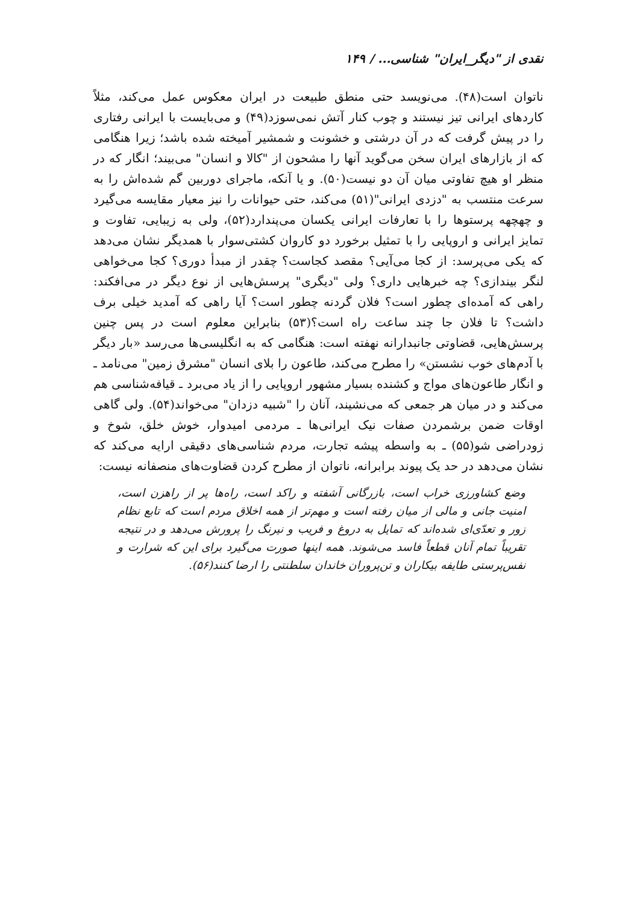نقدی از "دیگر_ایران" شناسی... / ۱۴۹
ناتوان است(۴۸). می‌نویسد حتی منطق طبیعت در ایران معکوس عمل می‌کند، مثلاً کاردهای ایرانی تیز نیستند و چوب کنار آتش نمی‌سوزد(۴۹) و می‌بایست با ایرانی رفتاری را در پیش گرفت که در آن درشتی و خشونت و شمشیر آمیخته شده باشد؛ زیرا هنگامی که از بازارهای ایران سخن می‌گوید آنها را مشحون از "کالا و انسان" می‌بیند؛ انگار که در منظر او هیچ تفاوتی میان آن دو نیست(۵۰). و یا آنکه، ماجرای دوربین گم شده‌اش را به سرعت منتسب به "دزدی ایرانی"(۵۱) می‌کند، حتی حیوانات را نیز معیار مقایسه می‌گیرد و چهچهه پرستوها را با تعارفات ایرانی یکسان می‌پندارد(۵۲)، ولی به زیبایی، تفاوت و تمایز ایرانی و اروپایی را با تمثیل برخورد دو کاروان کشتی‌سوار با همدیگر نشان می‌دهد که یکی می‌پرسد: از کجا می‌آیی؟ مقصد کجاست؟ چقدر از مبدأ دوری؟ کجا می‌خواهی لنگر بیندازی؟ چه خبرهایی داری؟ ولی "دیگری" پرسش‌هایی از نوع دیگر در می‌افکند: راهی که آمده‌ای چطور است؟ فلان گردنه چطور است؟ آیا راهی که آمدید خیلی برف داشت؟ تا فلان جا چند ساعت راه است؟(۵۳) بنابراین معلوم است در پس چنین پرسش‌هایی، قضاوتی جانبدارانه نهفته است: هنگامی که به انگلیسی‌ها می‌رسد «بار دیگر با آدم‌های خوب نشستن» را مطرح می‌کند، طاعون را بلای انسان "مشرق زمین" می‌نامد ـ و انگار طاعون‌های مواج و کشنده بسیار مشهور اروپایی را از یاد می‌برد ـ قیافه‌شناسی هم می‌کند و در میان هر جمعی که می‌نشیند، آنان را "شبیه دزدان" می‌خواند(۵۴). ولی گاهی اوقات ضمن برشمردن صفات نیک ایرانی‌ها ـ مردمی امیدوار، خوش خلق، شوخ و زودراضی شو(۵۵) ـ به واسطه پیشه تجارت، مردم شناسی‌های دقیقی ارایه می‌کند که نشان می‌دهد در حد یک پیوند برابرانه، ناتوان از مطرح کردن قضاوت‌های منصفانه نیست:
وضع کشاورزی خراب است، بازرگانی آشفته و راکد است، راه‌ها پر از راهزن است، امنیت جانی و مالی از میان رفته است و مهم‌تر از همه اخلاق مردم است که تابع نظام زور و تعدّی‌ای شده‌اند که تمایل به دروغ و فریب و نیرنگ را پرورش می‌دهد و در نتیجه تقریباً تمام آنان قطعاً فاسد می‌شوند. همه اینها صورت می‌گیرد برای این که شرارت و نفس‌پرستی طایفه بیکاران و تن‌پروران خاندان سلطنتی را ارضا کنند(۵۶).